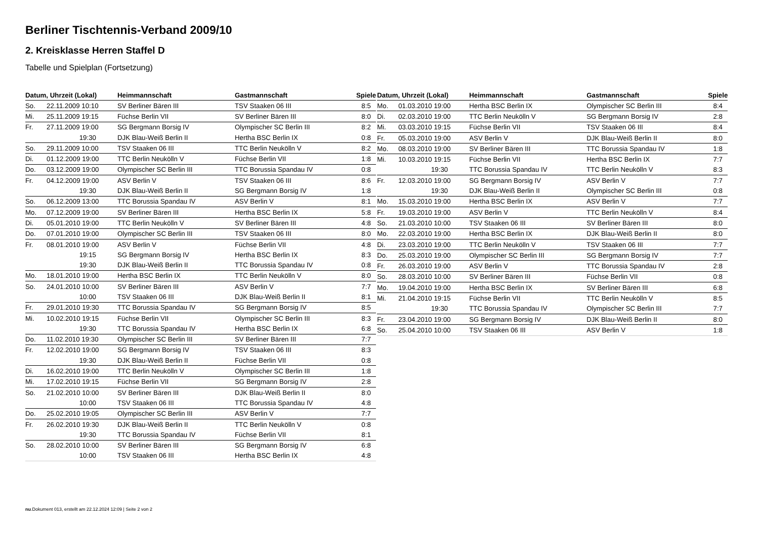Berliner Tischtennis-Verband 2009/10
2. Kreisklasse Herren Staffel D
Tabelle und Spielplan (Fortsetzung)
| Datum, Uhrzeit (Lokal) | | Heimmannschaft | Gastmannschaft | Spiele |
| --- | --- | --- | --- | --- |
| So. | 22.11.2009 10:10 | SV Berliner Bären III | TSV Staaken 06 III | 8:5 |
| Mi. | 25.11.2009 19:15 | Füchse Berlin VII | SV Berliner Bären III | 8:0 |
| Fr. | 27.11.2009 19:00 | SG Bergmann Borsig IV | Olympischer SC Berlin III | 8:2 |
| | 19:30 | DJK Blau-Weiß Berlin II | Hertha BSC Berlin IX | 0:8 |
| So. | 29.11.2009 10:00 | TSV Staaken 06 III | TTC Berlin Neukölln V | 8:2 |
| Di. | 01.12.2009 19:00 | TTC Berlin Neukölln V | Füchse Berlin VII | 1:8 |
| Do. | 03.12.2009 19:00 | Olympischer SC Berlin III | TTC Borussia Spandau IV | 0:8 |
| Fr. | 04.12.2009 19:00 | ASV Berlin V | TSV Staaken 06 III | 8:6 |
| | 19:30 | DJK Blau-Weiß Berlin II | SG Bergmann Borsig IV | 1:8 |
| So. | 06.12.2009 13:00 | TTC Borussia Spandau IV | ASV Berlin V | 8:1 |
| Mo. | 07.12.2009 19:00 | SV Berliner Bären III | Hertha BSC Berlin IX | 5:8 |
| Di. | 05.01.2010 19:00 | TTC Berlin Neukölln V | SV Berliner Bären III | 4:8 |
| Do. | 07.01.2010 19:00 | Olympischer SC Berlin III | TSV Staaken 06 III | 8:0 |
| Fr. | 08.01.2010 19:00 | ASV Berlin V | Füchse Berlin VII | 4:8 |
| | 19:15 | SG Bergmann Borsig IV | Hertha BSC Berlin IX | 8:3 |
| | 19:30 | DJK Blau-Weiß Berlin II | TTC Borussia Spandau IV | 0:8 |
| Mo. | 18.01.2010 19:00 | Hertha BSC Berlin IX | TTC Berlin Neukölln V | 8:0 |
| So. | 24.01.2010 10:00 | SV Berliner Bären III | ASV Berlin V | 7:7 |
| | 10:00 | TSV Staaken 06 III | DJK Blau-Weiß Berlin II | 8:1 |
| Fr. | 29.01.2010 19:30 | TTC Borussia Spandau IV | SG Bergmann Borsig IV | 8:5 |
| Mi. | 10.02.2010 19:15 | Füchse Berlin VII | Olympischer SC Berlin III | 8:3 |
| | 19:30 | TTC Borussia Spandau IV | Hertha BSC Berlin IX | 6:8 |
| Do. | 11.02.2010 19:30 | Olympischer SC Berlin III | SV Berliner Bären III | 7:7 |
| Fr. | 12.02.2010 19:00 | SG Bergmann Borsig IV | TSV Staaken 06 III | 8:3 |
| | 19:30 | DJK Blau-Weiß Berlin II | Füchse Berlin VII | 0:8 |
| Di. | 16.02.2010 19:00 | TTC Berlin Neukölln V | Olympischer SC Berlin III | 1:8 |
| Mi. | 17.02.2010 19:15 | Füchse Berlin VII | SG Bergmann Borsig IV | 2:8 |
| So. | 21.02.2010 10:00 | SV Berliner Bären III | DJK Blau-Weiß Berlin II | 8:0 |
| | 10:00 | TSV Staaken 06 III | TTC Borussia Spandau IV | 4:8 |
| Do. | 25.02.2010 19:05 | Olympischer SC Berlin III | ASV Berlin V | 7:7 |
| Fr. | 26.02.2010 19:30 | DJK Blau-Weiß Berlin II | TTC Berlin Neukölln V | 0:8 |
| | 19:30 | TTC Borussia Spandau IV | Füchse Berlin VII | 8:1 |
| So. | 28.02.2010 10:00 | SV Berliner Bären III | SG Bergmann Borsig IV | 6:8 |
| | 10:00 | TSV Staaken 06 III | Hertha BSC Berlin IX | 4:8 |
| Datum, Uhrzeit (Lokal) | | Heimmannschaft | Gastmannschaft | Spiele |
| --- | --- | --- | --- | --- |
| Mo. | 01.03.2010 19:00 | Hertha BSC Berlin IX | Olympischer SC Berlin III | 8:4 |
| Di. | 02.03.2010 19:00 | TTC Berlin Neukölln V | SG Bergmann Borsig IV | 2:8 |
| Mi. | 03.03.2010 19:15 | Füchse Berlin VII | TSV Staaken 06 III | 8:4 |
| Fr. | 05.03.2010 19:00 | ASV Berlin V | DJK Blau-Weiß Berlin II | 8:0 |
| Mo. | 08.03.2010 19:00 | SV Berliner Bären III | TTC Borussia Spandau IV | 1:8 |
| Mi. | 10.03.2010 19:15 | Füchse Berlin VII | Hertha BSC Berlin IX | 7:7 |
| | 19:30 | TTC Borussia Spandau IV | TTC Berlin Neukölln V | 8:3 |
| Fr. | 12.03.2010 19:00 | SG Bergmann Borsig IV | ASV Berlin V | 7:7 |
| | 19:30 | DJK Blau-Weiß Berlin II | Olympischer SC Berlin III | 0:8 |
| Mo. | 15.03.2010 19:00 | Hertha BSC Berlin IX | ASV Berlin V | 7:7 |
| Fr. | 19.03.2010 19:00 | ASV Berlin V | TTC Berlin Neukölln V | 8:4 |
| So. | 21.03.2010 10:00 | TSV Staaken 06 III | SV Berliner Bären III | 8:0 |
| Mo. | 22.03.2010 19:00 | Hertha BSC Berlin IX | DJK Blau-Weiß Berlin II | 8:0 |
| Di. | 23.03.2010 19:00 | TTC Berlin Neukölln V | TSV Staaken 06 III | 7:7 |
| Do. | 25.03.2010 19:00 | Olympischer SC Berlin III | SG Bergmann Borsig IV | 7:7 |
| Fr. | 26.03.2010 19:00 | ASV Berlin V | TTC Borussia Spandau IV | 2:8 |
| So. | 28.03.2010 10:00 | SV Berliner Bären III | Füchse Berlin VII | 0:8 |
| Mo. | 19.04.2010 19:00 | Hertha BSC Berlin IX | SV Berliner Bären III | 6:8 |
| Mi. | 21.04.2010 19:15 | Füchse Berlin VII | TTC Berlin Neukölln V | 8:5 |
| | 19:30 | TTC Borussia Spandau IV | Olympischer SC Berlin III | 7:7 |
| Fr. | 23.04.2010 19:00 | SG Bergmann Borsig IV | DJK Blau-Weiß Berlin II | 8:0 |
| So. | 25.04.2010 10:00 | TSV Staaken 06 III | ASV Berlin V | 1:8 |
nu.Dokument 013, erstellt am 22.12.2024 12:09 | Seite 2 von 2